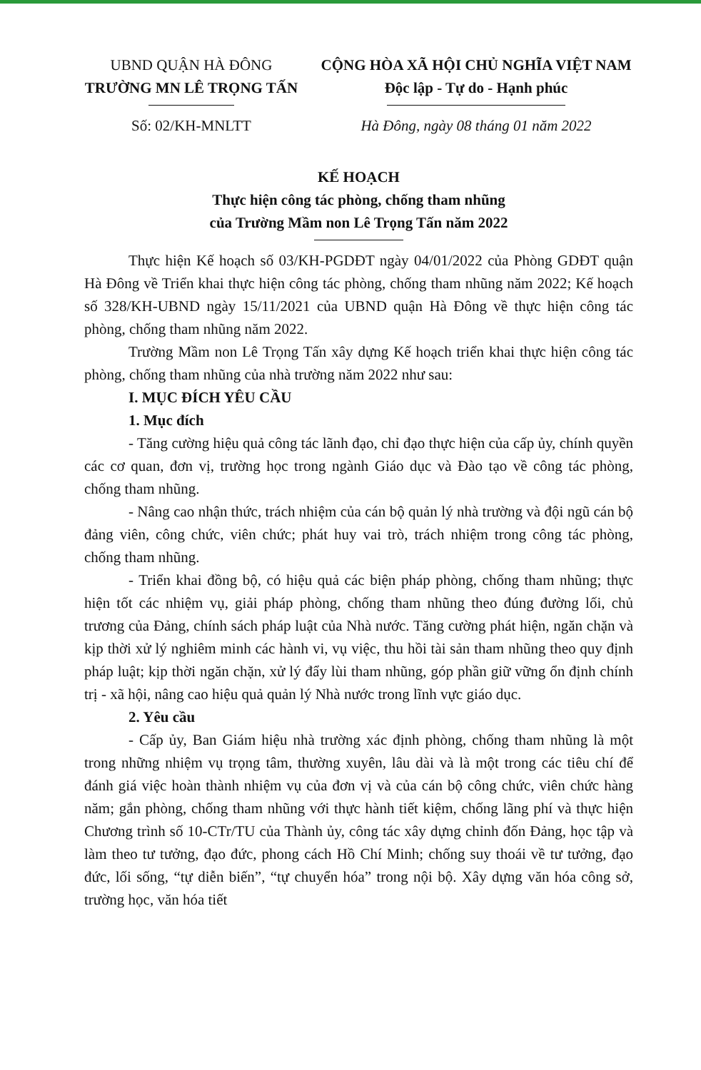UBND QUẬN HÀ ĐÔNG
TRƯỜNG MN LÊ TRỌNG TẤN
Số: 02/KH-MNLTT
CỘNG HÒA XÃ HỘI CHỦ NGHĨA VIỆT NAM
Độc lập - Tự do - Hạnh phúc
Hà Đông, ngày 08 tháng 01 năm 2022
KẾ HOẠCH
Thực hiện công tác phòng, chống tham nhũng
của Trường Mầm non Lê Trọng Tấn năm 2022
Thực hiện Kế hoạch số 03/KH-PGDĐT ngày 04/01/2022 của Phòng GDĐT quận Hà Đông về Triển khai thực hiện công tác phòng, chống tham nhũng năm 2022; Kế hoạch số 328/KH-UBND ngày 15/11/2021 của UBND quận Hà Đông về thực hiện công tác phòng, chống tham nhũng năm 2022.
Trường Mầm non Lê Trọng Tấn xây dựng Kế hoạch triển khai thực hiện công tác phòng, chống tham nhũng của nhà trường năm 2022 như sau:
I. MỤC ĐÍCH YÊU CẦU
1. Mục đích
- Tăng cường hiệu quả công tác lãnh đạo, chỉ đạo thực hiện của cấp ủy, chính quyền các cơ quan, đơn vị, trường học trong ngành Giáo dục và Đào tạo về công tác phòng, chống tham nhũng.
- Nâng cao nhận thức, trách nhiệm của cán bộ quản lý nhà trường và đội ngũ cán bộ đảng viên, công chức, viên chức; phát huy vai trò, trách nhiệm trong công tác phòng, chống tham nhũng.
- Triển khai đồng bộ, có hiệu quả các biện pháp phòng, chống tham nhũng; thực hiện tốt các nhiệm vụ, giải pháp phòng, chống tham nhũng theo đúng đường lối, chủ trương của Đảng, chính sách pháp luật của Nhà nước. Tăng cường phát hiện, ngăn chặn và kịp thời xử lý nghiêm minh các hành vi, vụ việc, thu hồi tài sản tham nhũng theo quy định pháp luật; kịp thời ngăn chặn, xử lý đẩy lùi tham nhũng, góp phần giữ vững ổn định chính trị - xã hội, nâng cao hiệu quả quản lý Nhà nước trong lĩnh vực giáo dục.
2. Yêu cầu
- Cấp ủy, Ban Giám hiệu nhà trường xác định phòng, chống tham nhũng là một trong những nhiệm vụ trọng tâm, thường xuyên, lâu dài và là một trong các tiêu chí để đánh giá việc hoàn thành nhiệm vụ của đơn vị và của cán bộ công chức, viên chức hàng năm; gắn phòng, chống tham nhũng với thực hành tiết kiệm, chống lãng phí và thực hiện Chương trình số 10-CTr/TU của Thành ủy, công tác xây dựng chỉnh đốn Đảng, học tập và làm theo tư tưởng, đạo đức, phong cách Hồ Chí Minh; chống suy thoái về tư tưởng, đạo đức, lối sống, “tự diễn biến”, “tự chuyển hóa” trong nội bộ. Xây dựng văn hóa công sở, trường học, văn hóa tiết